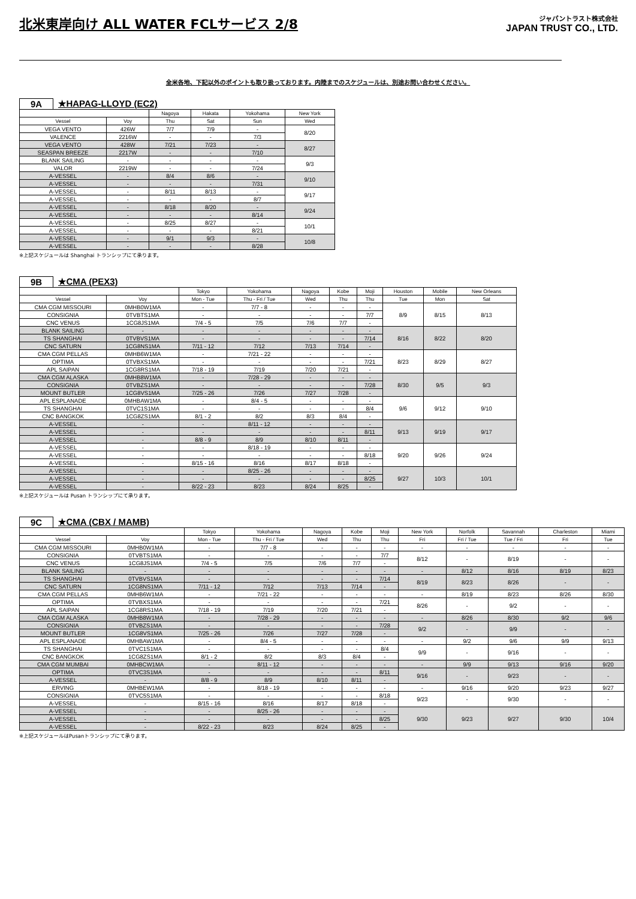北米東岸向け ALL WATER FCLサービス 2/8
ジャパントラスト株式会社
JAPAN TRUST CO., LTD.
全米各地、下記以外のポイントも取り扱っております。内陸までのスケジュールは、別途お問い合わせください。
9A
★HAPAG-LLOYD (EC2)
| | | Nagoya | Hakata | Yokohama | New York |
| --- | --- | --- | --- | --- | --- |
| Vessel | Voy | Thu | Sat | Sun | Wed |
| VEGA VENTO | 426W | 7/7 | 7/9 | - | 8/20 |
| VALENCE | 2216W | - | - | 7/3 | |
| VEGA VENTO | 428W | 7/21 | 7/23 | - | 8/27 |
| SEASPAN BREEZE | 2217W | - | - | 7/10 | |
| BLANK SAILING | - | - | - | - | 9/3 |
| VALOR | 2219W | - | - | 7/24 | |
| A-VESSEL | - | 8/4 | 8/6 | - | 9/10 |
| A-VESSEL | - | - | - | 7/31 | |
| A-VESSEL | - | 8/11 | 8/13 | - | 9/17 |
| A-VESSEL | - | - | - | 8/7 | |
| A-VESSEL | - | 8/18 | 8/20 | - | 9/24 |
| A-VESSEL | - | - | - | 8/14 | |
| A-VESSEL | - | 8/25 | 8/27 | - | 10/1 |
| A-VESSEL | - | - | - | 8/21 | |
| A-VESSEL | - | 9/1 | 9/3 | - | 10/8 |
| A-VESSEL | - | - | - | 8/28 | |
※上記スケジュールは Shanghai トランシップにて承ります。
9B
★CMA (PEX3)
| | | Tokyo | Yokohama | Nagoya | Kobe | Moji | Houston | Mobile | New Orleans |
| --- | --- | --- | --- | --- | --- | --- | --- | --- | --- |
| Vessel | Voy | Mon - Tue | Thu - Fri / Tue | Wed | Thu | Thu | Tue | Mon | Sat |
| CMA CGM MISSOURI | 0MHB0W1MA | - | 7/7 - 8 | - | - | - | 8/9 | 8/15 | 8/13 |
| CONSIGNIA | 0TVBTS1MA | - | - | - | - | 7/7 | | | |
| CNC VENUS | 1CG8JS1MA | 7/4 - 5 | 7/5 | 7/6 | 7/7 | - | | | |
| BLANK SAILING | - | - | - | - | - | - | 8/16 | 8/22 | 8/20 |
| TS SHANGHAI | 0TVBVS1MA | - | - | - | - | 7/14 | | | |
| CNC SATURN | 1CG8NS1MA | 7/11 - 12 | 7/12 | 7/13 | 7/14 | - | | | |
| CMA CGM PELLAS | 0MHB6W1MA | - | 7/21 - 22 | - | - | - | 8/23 | 8/29 | 8/27 |
| OPTIMA | 0TVBXS1MA | - | - | - | - | 7/21 | | | |
| APL SAIPAN | 1CG8RS1MA | 7/18 - 19 | 7/19 | 7/20 | 7/21 | - | | | |
| CMA CGM ALASKA | 0MHB8W1MA | - | 7/28 - 29 | - | - | - | 8/30 | 9/5 | 9/3 |
| CONSIGNIA | 0TVBZS1MA | - | - | - | - | 7/28 | | | |
| MOUNT BUTLER | 1CG8VS1MA | 7/25 - 26 | 7/26 | 7/27 | 7/28 | - | | | |
| APL ESPLANADE | 0MHBAW1MA | - | 8/4 - 5 | - | - | - | 9/6 | 9/12 | 9/10 |
| TS SHANGHAI | 0TVC1S1MA | - | - | - | - | 8/4 | | | |
| CNC BANGKOK | 1CG8ZS1MA | 8/1 - 2 | 8/2 | 8/3 | 8/4 | - | | | |
| A-VESSEL | - | - | 8/11 - 12 | - | - | - | 9/13 | 9/19 | 9/17 |
| A-VESSEL | - | - | - | - | - | 8/11 | | | |
| A-VESSEL | - | 8/8 - 9 | 8/9 | 8/10 | 8/11 | - | | | |
| A-VESSEL | - | - | 8/18 - 19 | - | - | - | 9/20 | 9/26 | 9/24 |
| A-VESSEL | - | - | - | - | - | 8/18 | | | |
| A-VESSEL | - | 8/15 - 16 | 8/16 | 8/17 | 8/18 | - | | | |
| A-VESSEL | - | - | 8/25 - 26 | - | - | - | 9/27 | 10/3 | 10/1 |
| A-VESSEL | - | - | - | - | - | 8/25 | | | |
| A-VESSEL | - | 8/22 - 23 | 8/23 | 8/24 | 8/25 | - | | | |
※上記スケジュールは Pusan トランシップにて承ります。
9C
★CMA (CBX / MAMB)
| | | Tokyo | Yokohama | Nagoya | Kobe | Moji | New York | Norfolk | Savannah | Charleston | Miami |
| --- | --- | --- | --- | --- | --- | --- | --- | --- | --- | --- | --- |
| Vessel | Voy | Mon - Tue | Thu - Fri / Tue | Wed | Thu | Thu | Fri | Fri / Tue | Tue / Fri | Fri | Tue |
| CMA CGM MISSOURI | 0MHB0W1MA | - | 7/7 - 8 | - | - | - | - | - | - | - | - |
| CONSIGNIA | 0TVBTS1MA | - | - | - | - | 7/7 | 8/12 | - | 8/19 | - | - |
| CNC VENUS | 1CG8JS1MA | 7/4 - 5 | 7/5 | 7/6 | 7/7 | - | | | | | |
| BLANK SAILING | - | - | - | - | - | - | - | 8/12 | 8/16 | 8/19 | 8/23 |
| TS SHANGHAI | 0TVBVS1MA | - | - | - | - | 7/14 | 8/19 | 8/23 | 8/26 | - | - |
| CNC SATURN | 1CG8NS1MA | 7/11 - 12 | 7/12 | 7/13 | 7/14 | - | | | | | |
| CMA CGM PELLAS | 0MHB6W1MA | - | 7/21 - 22 | - | - | - | - | 8/19 | 8/23 | 8/26 | 8/30 |
| OPTIMA | 0TVBXS1MA | - | - | - | - | 7/21 | 8/26 | - | 9/2 | - | - |
| APL SAIPAN | 1CG8RS1MA | 7/18 - 19 | 7/19 | 7/20 | 7/21 | - | | | | | |
| CMA CGM ALASKA | 0MHB8W1MA | - | 7/28 - 29 | - | - | - | - | 8/26 | 8/30 | 9/2 | 9/6 |
| CONSIGNIA | 0TVBZS1MA | - | - | - | - | 7/28 | 9/2 | - | 9/9 | - | - |
| MOUNT BUTLER | 1CG8VS1MA | 7/25 - 26 | 7/26 | 7/27 | 7/28 | - | | | | | |
| APL ESPLANADE | 0MHBAW1MA | - | 8/4 - 5 | - | - | - | - | 9/2 | 9/6 | 9/9 | 9/13 |
| TS SHANGHAI | 0TVC1S1MA | - | - | - | - | 8/4 | 9/9 | - | 9/16 | - | - |
| CNC BANGKOK | 1CG8ZS1MA | 8/1 - 2 | 8/2 | 8/3 | 8/4 | - | | | | | |
| CMA CGM MUMBAI | 0MHBCW1MA | - | 8/11 - 12 | - | - | - | - | 9/9 | 9/13 | 9/16 | 9/20 |
| OPTIMA | 0TVC3S1MA | - | - | - | - | 8/11 | 9/16 | - | 9/23 | - | - |
| A-VESSEL | - | 8/8 - 9 | 8/9 | 8/10 | 8/11 | - | | | | | |
| ERVING | 0MHBEW1MA | - | 8/18 - 19 | - | - | - | - | 9/16 | 9/20 | 9/23 | 9/27 |
| CONSIGNIA | 0TVC5S1MA | - | - | - | - | 8/18 | 9/23 | - | 9/30 | - | - |
| A-VESSEL | - | 8/15 - 16 | 8/16 | 8/17 | 8/18 | - | | | | | |
| A-VESSEL | - | - | 8/25 - 26 | - | - | - | 9/30 | 9/23 | 9/27 | 9/30 | 10/4 |
| A-VESSEL | - | - | - | - | - | 8/25 | | | | | |
| A-VESSEL | - | 8/22 - 23 | 8/23 | 8/24 | 8/25 | - | | | | | |
※上記スケジュールはPusanトランシップにて承ります。